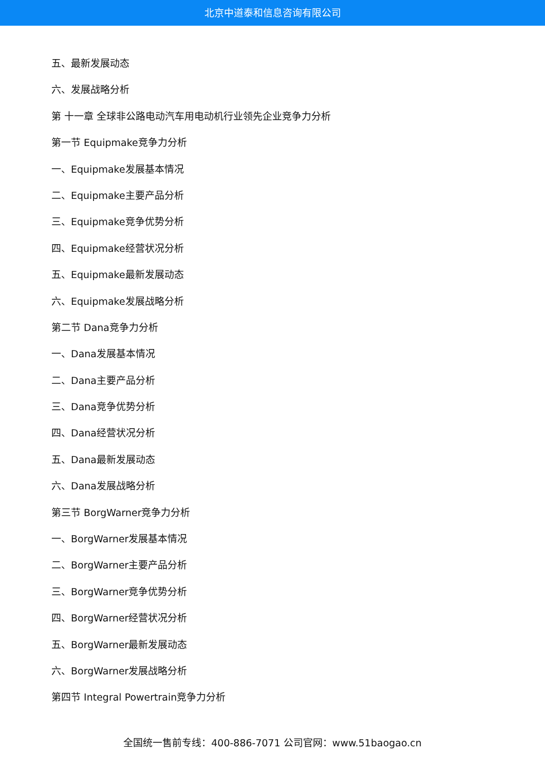北京中道泰和信息咨询有限公司
五、最新发展动态
六、发展战略分析
第 十一章 全球非公路电动汽车用电动机行业领先企业竞争力分析
第一节 Equipmake竞争力分析
一、Equipmake发展基本情况
二、Equipmake主要产品分析
三、Equipmake竞争优势分析
四、Equipmake经营状况分析
五、Equipmake最新发展动态
六、Equipmake发展战略分析
第二节 Dana竞争力分析
一、Dana发展基本情况
二、Dana主要产品分析
三、Dana竞争优势分析
四、Dana经营状况分析
五、Dana最新发展动态
六、Dana发展战略分析
第三节 BorgWarner竞争力分析
一、BorgWarner发展基本情况
二、BorgWarner主要产品分析
三、BorgWarner竞争优势分析
四、BorgWarner经营状况分析
五、BorgWarner最新发展动态
六、BorgWarner发展战略分析
第四节 Integral Powertrain竞争力分析
全国统一售前专线：400-886-7071 公司官网：www.51baogao.cn